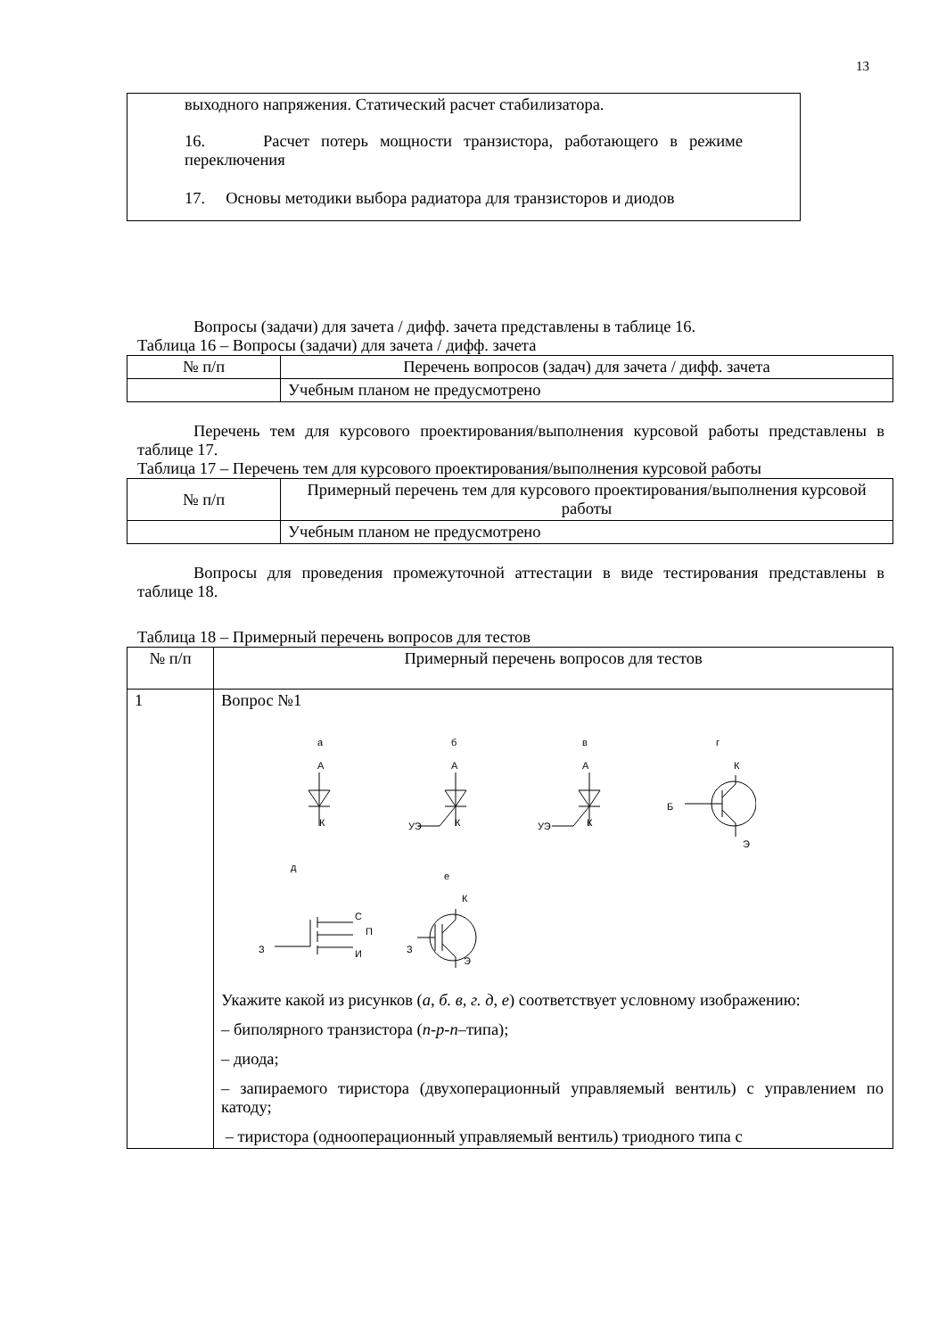13
выходного напряжения. Статический расчет стабилизатора.
16. Расчет потерь мощности транзистора, работающего в режиме переключения
17. Основы методики выбора радиатора для транзисторов и диодов
Вопросы (задачи) для зачета / дифф. зачета представлены в таблице 16.
Таблица 16 – Вопросы (задачи) для зачета / дифф. зачета
| № п/п | Перечень вопросов (задач) для зачета / дифф. зачета |
| --- | --- |
| | Учебным планом не предусмотрено |
Перечень тем для курсового проектирования/выполнения курсовой работы представлены в таблице 17.
Таблица 17 – Перечень тем для курсового проектирования/выполнения курсовой работы
| № п/п | Примерный перечень тем для курсового проектирования/выполнения курсовой работы |
| --- | --- |
| | Учебным планом не предусмотрено |
Вопросы для проведения промежуточной аттестации в виде тестирования представлены в таблице 18.
Таблица 18 – Примерный перечень вопросов для тестов
| № п/п | Примерный перечень вопросов для тестов |
| --- | --- |
| 1 | Вопрос №1 а А К б А К УЭ в А К УЭ г К Б Э д е К С П И З З Э Укажите какой из рисунков ( а, б. в, г. д, е ) соответствует условному изображению: – биполярного транзистора ( n-p-n –типа); – диода; – запираемого тиристора (двухоперационный управляемый вентиль) с управлением по катоду; – тиристора (однооперационный управляемый вентиль) триодного типа с |